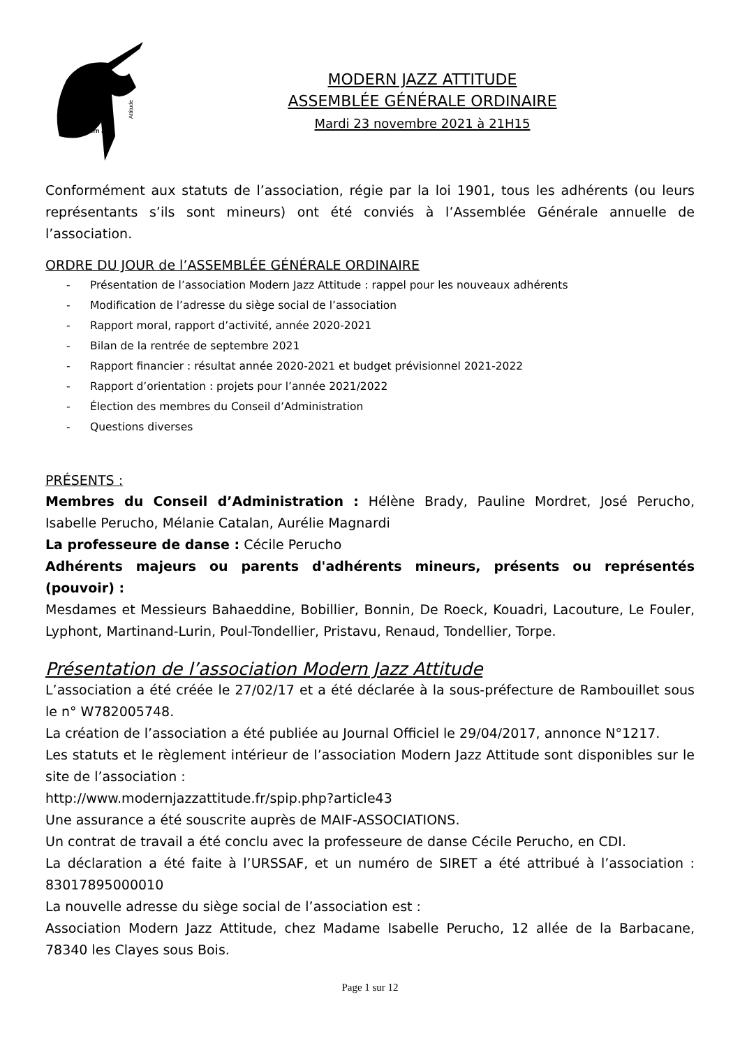Modern Jazz
Attitude
MODERN JAZZ ATTITUDE
ASSEMBLÉE GÉNÉRALE ORDINAIRE
Mardi 23 novembre 2021 à 21H15
Conformément aux statuts de l’association, régie par la loi 1901, tous les adhérents (ou leurs représentants s’ils sont mineurs) ont été conviés à l’Assemblée Générale annuelle de l’association.
ORDRE DU JOUR de l’ASSEMBLÉE GÉNÉRALE ORDINAIRE
- Présentation de l’association Modern Jazz Attitude : rappel pour les nouveaux adhérents
- Modification de l’adresse du siège social de l’association
- Rapport moral, rapport d’activité, année 2020-2021
- Bilan de la rentrée de septembre 2021
- Rapport financier : résultat année 2020-2021 et budget prévisionnel 2021-2022
- Rapport d’orientation : projets pour l’année 2021/2022
- Élection des membres du Conseil d’Administration
- Questions diverses
PRÉSENTS :
Membres du Conseil d’Administration : Hélène Brady, Pauline Mordret, José Perucho, Isabelle Perucho, Mélanie Catalan, Aurélie Magnardi
La professeure de danse : Cécile Perucho
Adhérents majeurs ou parents d'adhérents mineurs, présents ou représentés (pouvoir) :
Mesdames et Messieurs Bahaeddine, Bobillier, Bonnin, De Roeck, Kouadri, Lacouture, Le Fouler, Lyphont, Martinand-Lurin, Poul-Tondellier, Pristavu, Renaud, Tondellier, Torpe.
Présentation de l’association Modern Jazz Attitude
L’association a été créée le 27/02/17 et a été déclarée à la sous-préfecture de Rambouillet sous le n° W782005748.
La création de l’association a été publiée au Journal Officiel le 29/04/2017, annonce N°1217.
Les statuts et le règlement intérieur de l’association Modern Jazz Attitude sont disponibles sur le site de l’association :
http://www.modernjazzattitude.fr/spip.php?article43
Une assurance a été souscrite auprès de MAIF-ASSOCIATIONS.
Un contrat de travail a été conclu avec la professeure de danse Cécile Perucho, en CDI.
La déclaration a été faite à l’URSSAF, et un numéro de SIRET a été attribué à l’association : 83017895000010
La nouvelle adresse du siège social de l’association est :
Association Modern Jazz Attitude, chez Madame Isabelle Perucho, 12 allée de la Barbacane, 78340 les Clayes sous Bois.
Page 1 sur 12